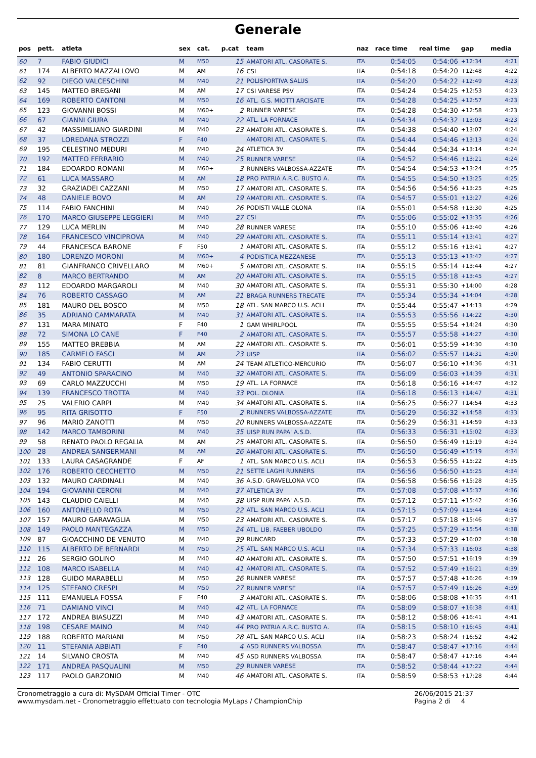Generale
| pos | pett. | atleta | sex | cat. | p.cat | team | naz | race time | real time | gap | media |
| --- | --- | --- | --- | --- | --- | --- | --- | --- | --- | --- | --- |
| 60 | 7 | FABIO GIUDICI | M | M50 | 15 | AMATORI ATL. CASORATE S. | ITA | 0:54:05 | 0:54:06 | +12:34 | 4:21 |
| 61 | 174 | ALBERTO MAZZALLOVO | M | AM | 16 | CSI | ITA | 0:54:18 | 0:54:20 | +12:48 | 4:22 |
| 62 | 92 | DIEGO VALCESCHINI | M | M40 | 21 | POLISPORTIVA SALUS | ITA | 0:54:20 | 0:54:22 | +12:49 | 4:23 |
| 63 | 145 | MATTEO BREGANI | M | AM | 17 | CSI VARESE PSV | ITA | 0:54:24 | 0:54:25 | +12:53 | 4:23 |
| 64 | 169 | ROBERTO CANTONI | M | M50 | 16 | ATL. G.S. MIOTTI ARCISATE | ITA | 0:54:28 | 0:54:25 | +12:57 | 4:23 |
| 65 | 123 | GIOVANNI BOSSI | M | M60+ | 2 | RUNNER VARESE | ITA | 0:54:28 | 0:54:30 | +12:58 | 4:23 |
| 66 | 67 | GIANNI GIURA | M | M40 | 22 | ATL. LA FORNACE | ITA | 0:54:34 | 0:54:32 | +13:03 | 4:23 |
| 67 | 42 | MASSIMILIANO GIARDINI | M | M40 | 23 | AMATORI ATL. CASORATE S. | ITA | 0:54:38 | 0:54:40 | +13:07 | 4:24 |
| 68 | 37 | LOREDANA STROZZI | F | F40 | | AMATORI ATL. CASORATE S. | ITA | 0:54:44 | 0:54:46 | +13:13 | 4:24 |
| 69 | 195 | CELESTINO MEDURI | M | M40 | 24 | ATLETICA 3V | ITA | 0:54:44 | 0:54:34 | +13:14 | 4:24 |
| 70 | 192 | MATTEO FERRARIO | M | M40 | 25 | RUNNER VARESE | ITA | 0:54:52 | 0:54:46 | +13:21 | 4:24 |
| 71 | 184 | EDOARDO ROMANI | M | M60+ | 3 | RUNNERS VALBOSSA-AZZATE | ITA | 0:54:54 | 0:54:53 | +13:24 | 4:25 |
| 72 | 61 | LUCA MASSARO | M | AM | 18 | PRO PATRIA A.R.C. BUSTO A. | ITA | 0:54:55 | 0:54:50 | +13:25 | 4:25 |
| 73 | 32 | GRAZIADEI CAZZANI | M | M50 | 17 | AMATORI ATL. CASORATE S. | ITA | 0:54:56 | 0:54:56 | +13:25 | 4:25 |
| 74 | 48 | DANIELE BOVO | M | AM | 19 | AMATORI ATL. CASORATE S. | ITA | 0:54:57 | 0:55:01 | +13:27 | 4:26 |
| 75 | 114 | FABIO FANCHINI | M | M40 | 26 | PODISTI VALLE OLONA | ITA | 0:55:01 | 0:54:58 | +13:30 | 4:25 |
| 76 | 170 | MARCO GIUSEPPE LEGGIERI | M | M40 | 27 | CSI | ITA | 0:55:06 | 0:55:02 | +13:35 | 4:26 |
| 77 | 129 | LUCA MERLIN | M | M40 | 28 | RUNNER VARESE | ITA | 0:55:10 | 0:55:06 | +13:40 | 4:26 |
| 78 | 164 | FRANCESCO VINCIPROVA | M | M40 | 29 | AMATORI ATL. CASORATE S. | ITA | 0:55:11 | 0:55:14 | +13:41 | 4:27 |
| 79 | 44 | FRANCESCA BARONE | F | F50 | 1 | AMATORI ATL. CASORATE S. | ITA | 0:55:12 | 0:55:16 | +13:41 | 4:27 |
| 80 | 180 | LORENZO MORONI | M | M60+ | 4 | PODISTICA MEZZANESE | ITA | 0:55:13 | 0:55:13 | +13:42 | 4:27 |
| 81 | 81 | GIANFRANCO CRIVELLARO | M | M60+ | 5 | AMATORI ATL. CASORATE S. | ITA | 0:55:15 | 0:55:14 | +13:44 | 4:27 |
| 82 | 8 | MARCO BERTRANDO | M | AM | 20 | AMATORI ATL. CASORATE S. | ITA | 0:55:15 | 0:55:18 | +13:45 | 4:27 |
| 83 | 112 | EDOARDO MARGAROLI | M | M40 | 30 | AMATORI ATL. CASORATE S. | ITA | 0:55:31 | 0:55:30 | +14:00 | 4:28 |
| 84 | 76 | ROBERTO CASSAGO | M | AM | 21 | BRAGA RUNNERS TRECATE | ITA | 0:55:34 | 0:55:34 | +14:04 | 4:28 |
| 85 | 181 | MAURO DEL BOSCO | M | M50 | 18 | ATL. SAN MARCO U.S. ACLI | ITA | 0:55:44 | 0:55:47 | +14:13 | 4:29 |
| 86 | 35 | ADRIANO CAMMARATA | M | M40 | 31 | AMATORI ATL. CASORATE S. | ITA | 0:55:53 | 0:55:56 | +14:22 | 4:30 |
| 87 | 131 | MARA MINATO | F | F40 | 1 | GAM WHIRLPOOL | ITA | 0:55:55 | 0:55:54 | +14:24 | 4:30 |
| 88 | 72 | SIMONA LO CANE | F | F40 | 2 | AMATORI ATL. CASORATE S. | ITA | 0:55:57 | 0:55:58 | +14:27 | 4:30 |
| 89 | 155 | MATTEO BREBBIA | M | AM | 22 | AMATORI ATL. CASORATE S. | ITA | 0:56:01 | 0:55:59 | +14:30 | 4:30 |
| 90 | 185 | CARMELO FASCI | M | AM | 23 | UISP | ITA | 0:56:02 | 0:55:57 | +14:31 | 4:30 |
| 91 | 134 | FABIO CERUTTI | M | AM | 24 | TEAM ATLETICO-MERCURIO | ITA | 0:56:07 | 0:56:10 | +14:36 | 4:31 |
| 92 | 49 | ANTONIO SPARACINO | M | M40 | 32 | AMATORI ATL. CASORATE S. | ITA | 0:56:09 | 0:56:03 | +14:39 | 4:31 |
| 93 | 69 | CARLO MAZZUCCHI | M | M50 | 19 | ATL. LA FORNACE | ITA | 0:56:18 | 0:56:16 | +14:47 | 4:32 |
| 94 | 139 | FRANCESCO TROTTA | M | M40 | 33 | POL. OLONIA | ITA | 0:56:18 | 0:56:13 | +14:47 | 4:31 |
| 95 | 25 | VALERIO CARPI | M | M40 | 34 | AMATORI ATL. CASORATE S. | ITA | 0:56:25 | 0:56:27 | +14:54 | 4:33 |
| 96 | 95 | RITA GRISOTTO | F | F50 | 2 | RUNNERS VALBOSSA-AZZATE | ITA | 0:56:29 | 0:56:32 | +14:58 | 4:33 |
| 97 | 96 | MARIO ZANOTTI | M | M50 | 20 | RUNNERS VALBOSSA-AZZATE | ITA | 0:56:29 | 0:56:31 | +14:59 | 4:33 |
| 98 | 142 | MARCO TAMBORINI | M | M40 | 35 | UISP RUN PAPA' A.S.D. | ITA | 0:56:33 | 0:56:31 | +15:02 | 4:33 |
| 99 | 58 | RENATO PAOLO REGALIA | M | AM | 25 | AMATORI ATL. CASORATE S. | ITA | 0:56:50 | 0:56:49 | +15:19 | 4:34 |
| 100 | 28 | ANDREA SANGERMANI | M | AM | 26 | AMATORI ATL. CASORATE S. | ITA | 0:56:50 | 0:56:49 | +15:19 | 4:34 |
| 101 | 133 | LAURA CASAGRANDE | F | AF | 1 | ATL. SAN MARCO U.S. ACLI | ITA | 0:56:53 | 0:56:55 | +15:22 | 4:35 |
| 102 | 176 | ROBERTO CECCHETTO | M | M50 | 21 | SETTE LAGHI RUNNERS | ITA | 0:56:56 | 0:56:50 | +15:25 | 4:34 |
| 103 | 132 | MAURO CARDINALI | M | M40 | 36 | A.S.D. GRAVELLONA VCO | ITA | 0:56:58 | 0:56:56 | +15:28 | 4:35 |
| 104 | 194 | GIOVANNI CERONI | M | M40 | 37 | ATLETICA 3V | ITA | 0:57:08 | 0:57:08 | +15:37 | 4:36 |
| 105 | 143 | CLAUDIO CAIELLI | M | M40 | 38 | UISP RUN PAPA' A.S.D. | ITA | 0:57:12 | 0:57:11 | +15:42 | 4:36 |
| 106 | 160 | ANTONELLO ROTA | M | M50 | 22 | ATL. SAN MARCO U.S. ACLI | ITA | 0:57:15 | 0:57:09 | +15:44 | 4:36 |
| 107 | 157 | MAURO GARAVAGLIA | M | M50 | 23 | AMATORI ATL. CASORATE S. | ITA | 0:57:17 | 0:57:18 | +15:46 | 4:37 |
| 108 | 149 | PAOLO MANTEGAZZA | M | M50 | 24 | ATL. LIB. FAEBER UBOLDO | ITA | 0:57:25 | 0:57:29 | +15:54 | 4:38 |
| 109 | 87 | GIOACCHINO DE VENUTO | M | M40 | 39 | RUNCARD | ITA | 0:57:33 | 0:57:29 | +16:02 | 4:38 |
| 110 | 115 | ALBERTO DE BERNARDI | M | M50 | 25 | ATL. SAN MARCO U.S. ACLI | ITA | 0:57:34 | 0:57:33 | +16:03 | 4:38 |
| 111 | 26 | SERGIO GOLINO | M | M40 | 40 | AMATORI ATL. CASORATE S. | ITA | 0:57:50 | 0:57:51 | +16:19 | 4:39 |
| 112 | 108 | MARCO ISABELLA | M | M40 | 41 | AMATORI ATL. CASORATE S. | ITA | 0:57:52 | 0:57:49 | +16:21 | 4:39 |
| 113 | 128 | GUIDO MARABELLI | M | M50 | 26 | RUNNER VARESE | ITA | 0:57:57 | 0:57:48 | +16:26 | 4:39 |
| 114 | 125 | STEFANO CRESPI | M | M50 | 27 | RUNNER VARESE | ITA | 0:57:57 | 0:57:49 | +16:26 | 4:39 |
| 115 | 111 | EMANUELA FOSSA | F | F40 | 3 | AMATORI ATL. CASORATE S. | ITA | 0:58:06 | 0:58:08 | +16:35 | 4:41 |
| 116 | 71 | DAMIANO VINCI | M | M40 | 42 | ATL. LA FORNACE | ITA | 0:58:09 | 0:58:07 | +16:38 | 4:41 |
| 117 | 172 | ANDREA BIASUZZI | M | M40 | 43 | AMATORI ATL. CASORATE S. | ITA | 0:58:12 | 0:58:06 | +16:41 | 4:41 |
| 118 | 198 | CESARE MAINO | M | M40 | 44 | PRO PATRIA A.R.C. BUSTO A. | ITA | 0:58:15 | 0:58:10 | +16:45 | 4:41 |
| 119 | 188 | ROBERTO MARIANI | M | M50 | 28 | ATL. SAN MARCO U.S. ACLI | ITA | 0:58:23 | 0:58:24 | +16:52 | 4:42 |
| 120 | 11 | STEFANIA ABBIATI | F | F40 | 4 | ASD RUNNERS VALBOSSA | ITA | 0:58:47 | 0:58:47 | +17:16 | 4:44 |
| 121 | 14 | SILVANO CROSTA | M | M40 | 45 | ASD RUNNERS VALBOSSA | ITA | 0:58:47 | 0:58:47 | +17:16 | 4:44 |
| 122 | 171 | ANDREA PASQUALINI | M | M50 | 29 | RUNNER VARESE | ITA | 0:58:52 | 0:58:44 | +17:22 | 4:44 |
| 123 | 117 | PAOLO GARZONIO | M | M40 | 46 | AMATORI ATL. CASORATE S. | ITA | 0:58:59 | 0:58:53 | +17:28 | 4:44 |
Cronometraggio a cura di: MySDAM Official Timer - OTC
www.mysdam.net - Cronometraggio effettuato con tecnologia MyLaps / ChampionChip
26/06/2015 21:37
Pagina 2 di 4